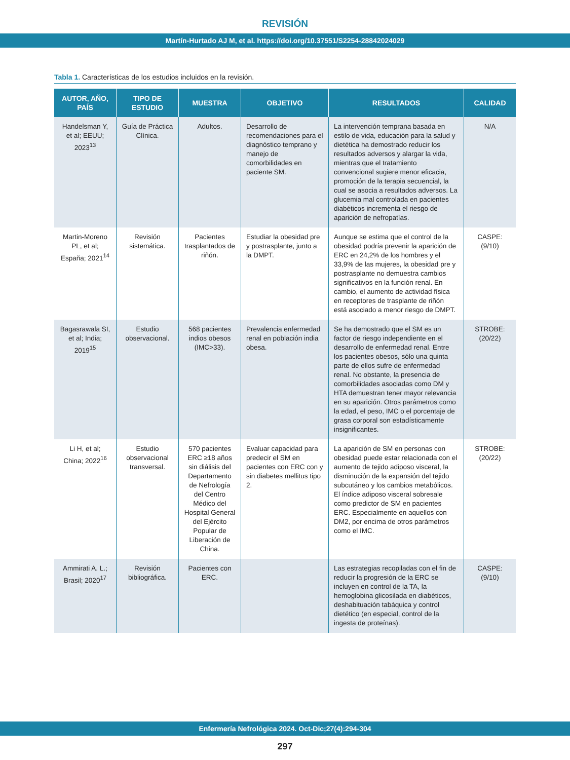REVISIÓN
Martín-Hurtado AJ M, et al. https://doi.org/10.37551/S2254-28842024029
Tabla 1. Características de los estudios incluidos en la revisión.
| AUTOR, AÑO, PAÍS | TIPO DE ESTUDIO | MUESTRA | OBJETIVO | RESULTADOS | CALIDAD |
| --- | --- | --- | --- | --- | --- |
| Handelsman Y, et al; EEUU; 2023<sup>13</sup> | Guía de Práctica Clínica. | Adultos. | Desarrollo de recomendaciones para el diagnóstico temprano y manejo de comorbilidades en paciente SM. | La intervención temprana basada en estilo de vida, educación para la salud y dietética ha demostrado reducir los resultados adversos y alargar la vida, mientras que el tratamiento convencional sugiere menor eficacia, promoción de la terapia secuencial, la cual se asocia a resultados adversos. La glucemia mal controlada en pacientes diabéticos incrementa el riesgo de aparición de nefropatías. | N/A |
| Martin-Moreno PL, et al; España; 2021<sup>14</sup> | Revisión sistemática. | Pacientes trasplantados de riñón. | Estudiar la obesidad pre y postrasplante, junto a la DMPT. | Aunque se estima que el control de la obesidad podría prevenir la aparición de ERC en 24,2% de los hombres y el 33,9% de las mujeres, la obesidad pre y postrasplante no demuestra cambios significativos en la función renal. En cambio, el aumento de actividad física en receptores de trasplante de riñón está asociado a menor riesgo de DMPT. | CASPE: (9/10) |
| Bagasrawala SI, et al; India; 2019<sup>15</sup> | Estudio observacional. | 568 pacientes indios obesos (IMC>33). | Prevalencia enfermedad renal en población india obesa. | Se ha demostrado que el SM es un factor de riesgo independiente en el desarrollo de enfermedad renal. Entre los pacientes obesos, sólo una quinta parte de ellos sufre de enfermedad renal. No obstante, la presencia de comorbilidades asociadas como DM y HTA demuestran tener mayor relevancia en su aparición. Otros parámetros como la edad, el peso, IMC o el porcentaje de grasa corporal son estadísticamente insignificantes. | STROBE: (20/22) |
| Li H, et al; China; 2022<sup>16</sup> | Estudio observacional transversal. | 570 pacientes ERC ≥18 años sin diálisis del Departamento de Nefrología del Centro Médico del Hospital General del Ejército Popular de Liberación de China. | Evaluar capacidad para predecir el SM en pacientes con ERC con y sin diabetes mellitus tipo 2. | La aparición de SM en personas con obesidad puede estar relacionada con el aumento de tejido adiposo visceral, la disminución de la expansión del tejido subcutáneo y los cambios metabólicos. El índice adiposo visceral sobresale como predictor de SM en pacientes ERC. Especialmente en aquellos con DM2, por encima de otros parámetros como el IMC. | STROBE: (20/22) |
| Ammirati A. L.; Brasil; 2020<sup>17</sup> | Revisión bibliográfica. | Pacientes con ERC. | | Las estrategias recopiladas con el fin de reducir la progresión de la ERC se incluyen en control de la TA, la hemoglobina glicosilada en diabéticos, deshabituación tabáquica y control dietético (en especial, control de la ingesta de proteínas). | CASPE: (9/10) |
Enfermería Nefrológica 2024. Oct-Dic;27(4):294-304
297